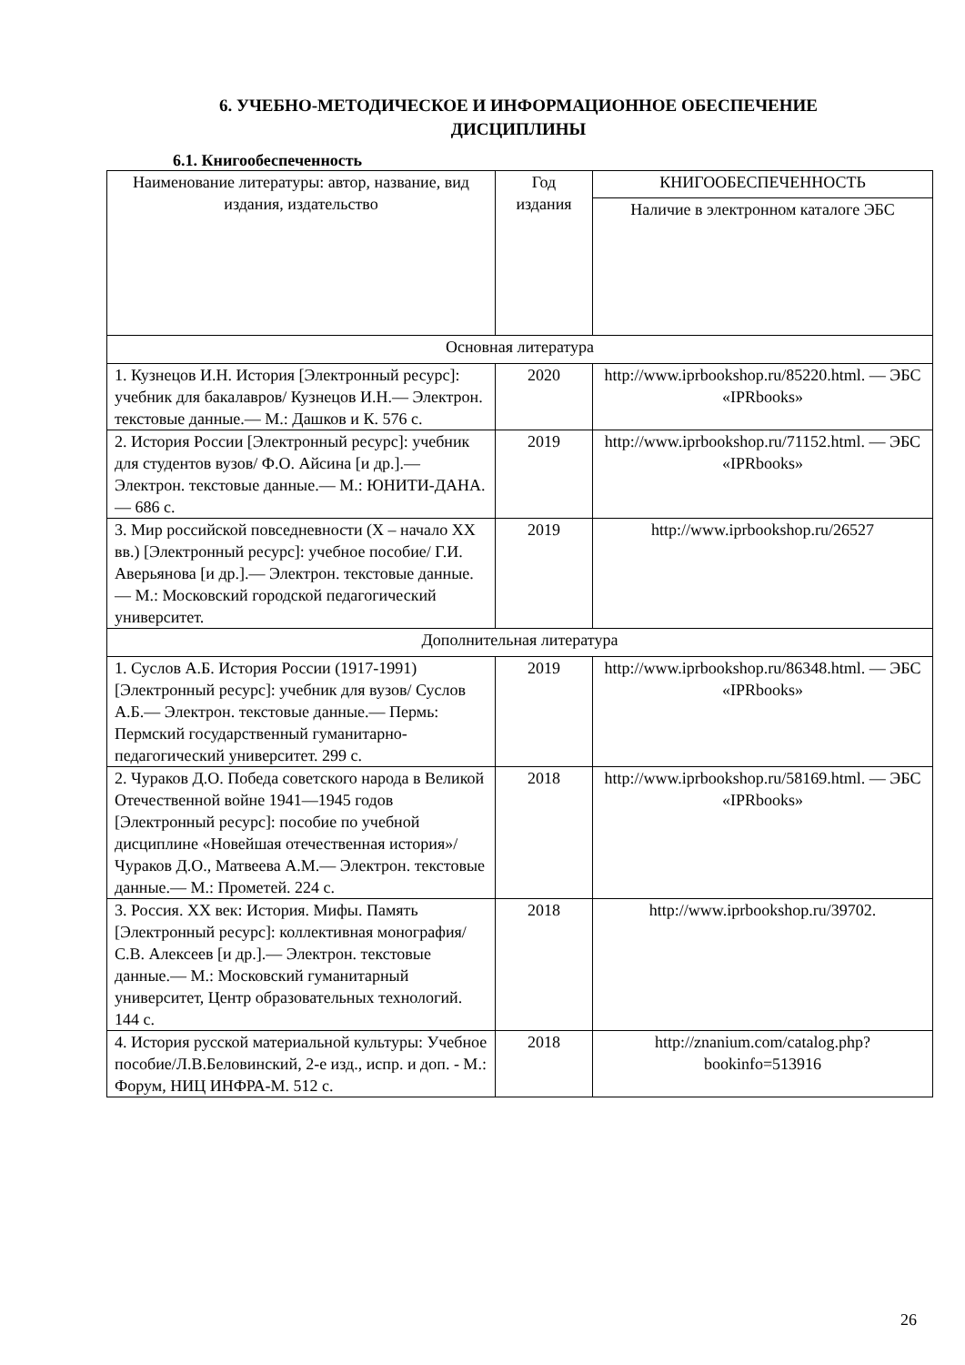6. УЧЕБНО-МЕТОДИЧЕСКОЕ И ИНФОРМАЦИОННОЕ ОБЕСПЕЧЕНИЕ ДИСЦИПЛИНЫ
6.1. Книгообеспеченность
| Наименование литературы: автор, название, вид издания, издательство | Год издания | КНИГООБЕСПЕЧЕННОСТЬ |
| --- | --- | --- |
| | | Наличие в электронном каталоге ЭБС |
| Основная литература | | |
| 1. Кузнецов И.Н. История [Электронный ресурс]: учебник для бакалавров/ Кузнецов И.Н.— Электрон. текстовые данные.— М.: Дашков и К. 576 с. | 2020 | http://www.iprbookshop.ru/85220.html. — ЭБС «IPRbooks» |
| 2. История России [Электронный ресурс]: учебник для студентов вузов/ Ф.О. Айсина [и др.].— Электрон. текстовые данные.— М.: ЮНИТИ-ДАНА.— 686 с. | 2019 | http://www.iprbookshop.ru/71152.html. — ЭБС «IPRbooks» |
| 3. Мир российской повседневности (X – начало XX вв.) [Электронный ресурс]: учебное пособие/ Г.И. Аверьянова [и др.].— Электрон. текстовые данные.— М.: Московский городской педагогический университет. | 2019 | http://www.iprbookshop.ru/26527 |
| Дополнительная литература | | |
| 1. Суслов А.Б. История России (1917-1991) [Электронный ресурс]: учебник для вузов/ Суслов А.Б.— Электрон. текстовые данные.— Пермь: Пермский государственный гуманитарно-педагогический университет. 299 с. | 2019 | http://www.iprbookshop.ru/86348.html. — ЭБС «IPRbooks» |
| 2. Чураков Д.О. Победа советского народа в Великой Отечественной войне 1941—1945 годов [Электронный ресурс]: пособие по учебной дисциплине «Новейшая отечественная история»/ Чураков Д.О., Матвеева А.М.— Электрон. текстовые данные.— М.: Прометей. 224 с. | 2018 | http://www.iprbookshop.ru/58169.html. — ЭБС «IPRbooks» |
| 3. Россия. XX век: История. Мифы. Память [Электронный ресурс]: коллективная монография/ С.В. Алексеев [и др.].— Электрон. текстовые данные.— М.: Московский гуманитарный университет, Центр образовательных технологий. 144 с. | 2018 | http://www.iprbookshop.ru/39702. |
| 4. История русской материальной культуры: Учебное пособие/Л.В.Беловинский, 2-е изд., испр. и доп. - М.: Форум, НИЦ ИНФРА-М. 512 с. | 2018 | http://znanium.com/catalog.php?bookinfo=513916 |
26